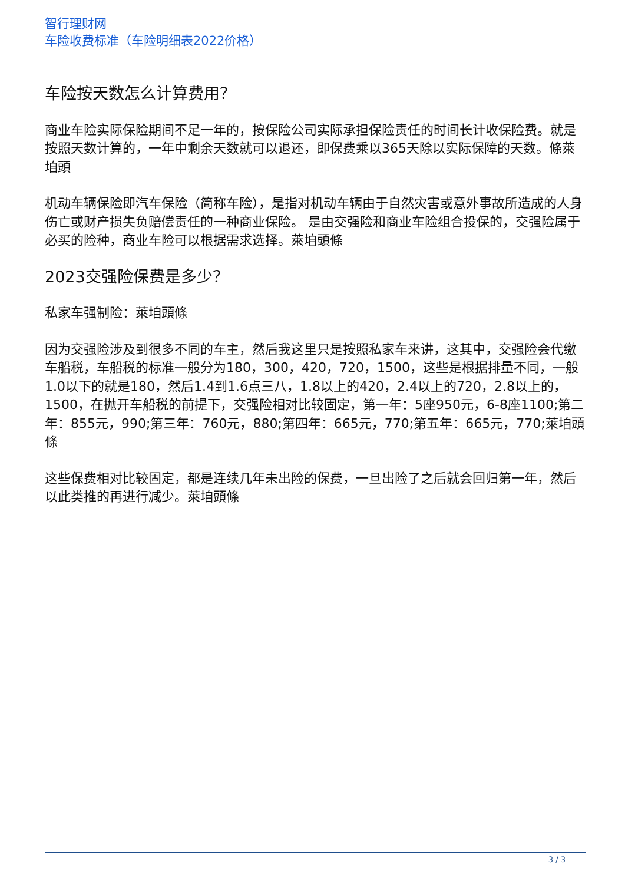智行理财网
车险收费标准（车险明细表2022价格）
车险按天数怎么计算费用？
商业车险实际保险期间不足一年的，按保险公司实际承担保险责任的时间长计收保险费。就是按照天数计算的，一年中剩余天数就可以退还，即保费乘以365天除以实际保障的天数。條萊垍頭
机动车辆保险即汽车保险（简称车险），是指对机动车辆由于自然灾害或意外事故所造成的人身伤亡或财产损失负赔偿责任的一种商业保险。 是由交强险和商业车险组合投保的，交强险属于必买的险种，商业车险可以根据需求选择。萊垍頭條
2023交强险保费是多少？
私家车强制险：萊垍頭條
因为交强险涉及到很多不同的车主，然后我这里只是按照私家车来讲，这其中，交强险会代缴车船税，车船税的标准一般分为180，300，420，720，1500，这些是根据排量不同，一般1.0以下的就是180，然后1.4到1.6点三八，1.8以上的420，2.4以上的720，2.8以上的，1500，在抛开车船税的前提下，交强险相对比较固定，第一年：5座950元，6-8座1100;第二年：855元，990;第三年：760元，880;第四年：665元，770;第五年：665元，770;萊垍頭條
这些保费相对比较固定，都是连续几年未出险的保费，一旦出险了之后就会回归第一年，然后以此类推的再进行减少。萊垍頭條
3 / 3